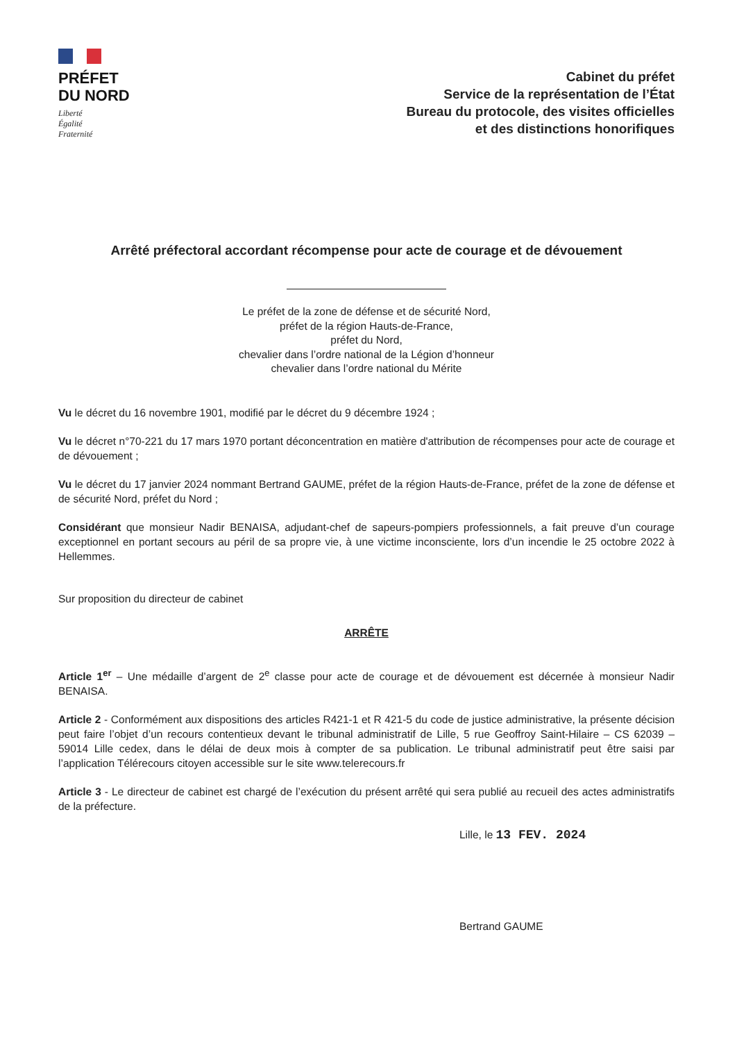PRÉFET
DU NORD
Liberté
Égalité
Fraternité
Cabinet du préfet
Service de la représentation de l’État
Bureau du protocole, des visites officielles
et des distinctions honorifiques
Arrêté préfectoral accordant récompense pour acte de courage et de dévouement
Le préfet de la zone de défense et de sécurité Nord,
préfet de la région Hauts-de-France,
préfet du Nord,
chevalier dans l’ordre national de la Légion d’honneur
chevalier dans l’ordre national du Mérite
Vu le décret du 16 novembre 1901, modifié par le décret du 9 décembre 1924 ;
Vu le décret n°70-221 du 17 mars 1970 portant déconcentration en matière d'attribution de récompenses pour acte de courage et de dévouement ;
Vu le décret du 17 janvier 2024 nommant Bertrand GAUME, préfet de la région Hauts-de-France, préfet de la zone de défense et de sécurité Nord, préfet du Nord ;
Considérant que monsieur Nadir BENAISA, adjudant-chef de sapeurs-pompiers professionnels, a fait preuve d’un courage exceptionnel en portant secours au péril de sa propre vie, à une victime inconsciente, lors d’un incendie le 25 octobre 2022 à Hellemmes.
Sur proposition du directeur de cabinet
ARRÊTE
Article 1<sup>er</sup> – Une médaille d’argent de 2<sup>e</sup> classe pour acte de courage et de dévouement est décernée à monsieur Nadir BENAISA.
Article 2 - Conformément aux dispositions des articles R421-1 et R 421-5 du code de justice administrative, la présente décision peut faire l’objet d’un recours contentieux devant le tribunal administratif de Lille, 5 rue Geoffroy Saint-Hilaire – CS 62039 – 59014 Lille cedex, dans le délai de deux mois à compter de sa publication. Le tribunal administratif peut être saisi par l’application Télérecours citoyen accessible sur le site www.telerecours.fr
Article 3 - Le directeur de cabinet est chargé de l’exécution du présent arrêté qui sera publié au recueil des actes administratifs de la préfecture.
Lille, le 13 FEV. 2024
Bertrand GAUME